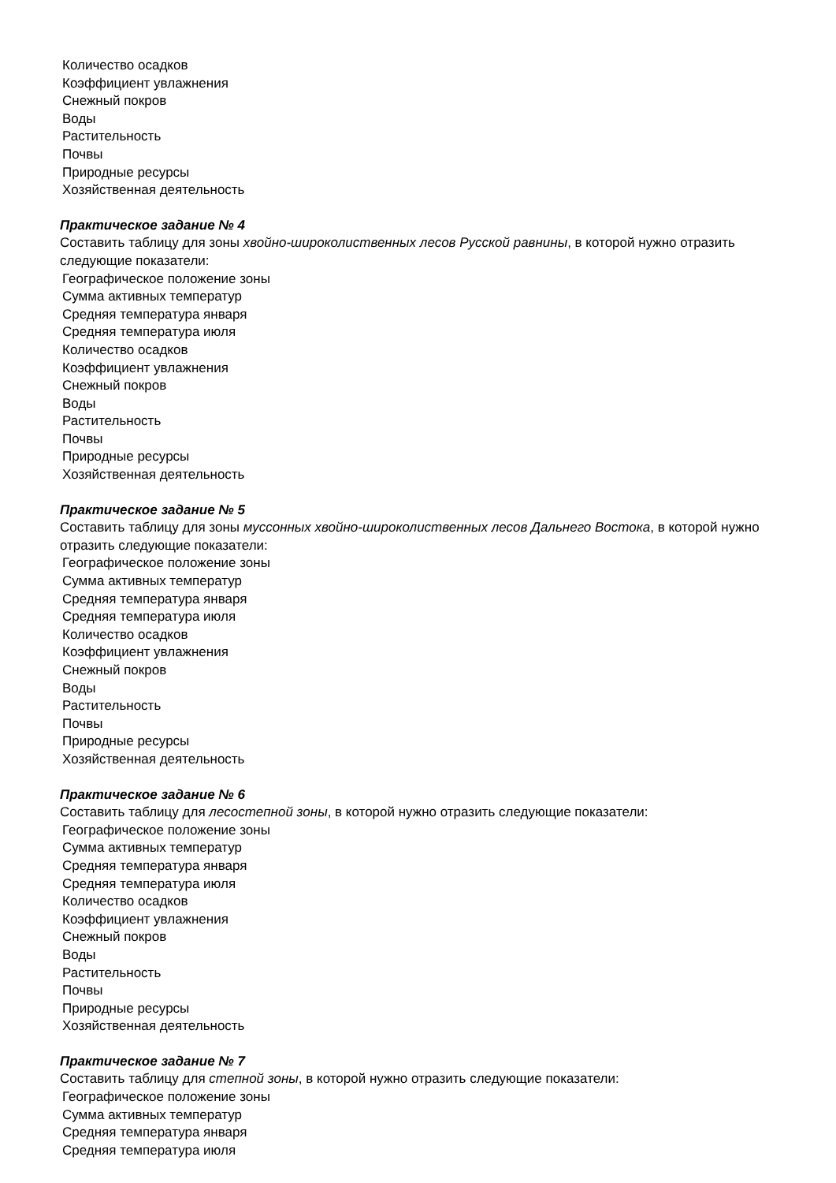Количество осадков
Коэффициент увлажнения
Снежный покров
Воды
Растительность
Почвы
Природные ресурсы
Хозяйственная деятельность
Практическое задание № 4
Составить таблицу для зоны хвойно-широколиственных лесов Русской равнины, в которой нужно отразить следующие показатели:
Географическое положение зоны
Сумма активных температур
Средняя температура января
Средняя температура июля
Количество осадков
Коэффициент увлажнения
Снежный покров
Воды
Растительность
Почвы
Природные ресурсы
Хозяйственная деятельность
Практическое задание № 5
Составить таблицу для зоны муссонных хвойно-широколиственных лесов Дальнего Востока, в которой нужно отразить следующие показатели:
Географическое положение зоны
Сумма активных температур
Средняя температура января
Средняя температура июля
Количество осадков
Коэффициент увлажнения
Снежный покров
Воды
Растительность
Почвы
Природные ресурсы
Хозяйственная деятельность
Практическое задание № 6
Составить таблицу для лесостепной зоны, в которой нужно отразить следующие показатели:
Географическое положение зоны
Сумма активных температур
Средняя температура января
Средняя температура июля
Количество осадков
Коэффициент увлажнения
Снежный покров
Воды
Растительность
Почвы
Природные ресурсы
Хозяйственная деятельность
Практическое задание № 7
Составить таблицу для степной зоны, в которой нужно отразить следующие показатели:
Географическое положение зоны
Сумма активных температур
Средняя температура января
Средняя температура июля